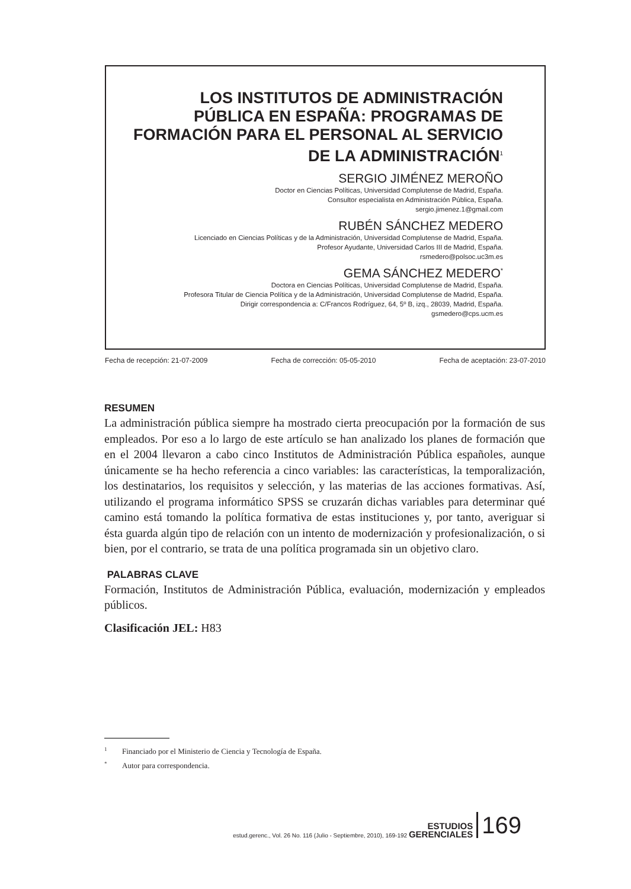LOS INSTITUTOS DE ADMINISTRACIÓN PÚBLICA EN ESPAÑA: PROGRAMAS DE FORMACIÓN PARA EL PERSONAL AL SERVICIO DE LA ADMINISTRACIÓN<sup>1</sup>
SERGIO JIMÉNEZ MEROÑO
Doctor en Ciencias Políticas, Universidad Complutense de Madrid, España.
Consultor especialista en Administración Pública, España.
sergio.jimenez.1@gmail.com
RUBÉN SÁNCHEZ MEDERO
Licenciado en Ciencias Políticas y de la Administración, Universidad Complutense de Madrid, España.
Profesor Ayudante, Universidad Carlos III de Madrid, España.
rsmedero@polsoc.uc3m.es
GEMA SÁNCHEZ MEDERO<sup>*</sup>
Doctora en Ciencias Políticas, Universidad Complutense de Madrid, España.
Profesora Titular de Ciencia Política y de la Administración, Universidad Complutense de Madrid, España.
Dirigir correspondencia a: C/Francos Rodríguez, 64, 5º B, izq., 28039, Madrid, España.
gsmedero@cps.ucm.es
Fecha de recepción: 21-07-2009 Fecha de corrección: 05-05-2010 Fecha de aceptación: 23-07-2010
RESUMEN
La administración pública siempre ha mostrado cierta preocupación por la formación de sus empleados. Por eso a lo largo de este artículo se han analizado los planes de formación que en el 2004 llevaron a cabo cinco Institutos de Administración Pública españoles, aunque únicamente se ha hecho referencia a cinco variables: las características, la temporalización, los destinatarios, los requisitos y selección, y las materias de las acciones formativas. Así, utilizando el programa informático SPSS se cruzarán dichas variables para determinar qué camino está tomando la política formativa de estas instituciones y, por tanto, averiguar si ésta guarda algún tipo de relación con un intento de modernización y profesionalización, o si bien, por el contrario, se trata de una política programada sin un objetivo claro.
PALABRAS CLAVE
Formación, Institutos de Administración Pública, evaluación, modernización y empleados públicos.
Clasificación JEL: H83
<sup>1</sup> Financiado por el Ministerio de Ciencia y Tecnología de España.
<sup>*</sup> Autor para correspondencia.
estud.gerenc., Vol. 26 No. 116 (Julio - Septiembre, 2010), 169-192 ESTUDIOS
GERENCIALES 169